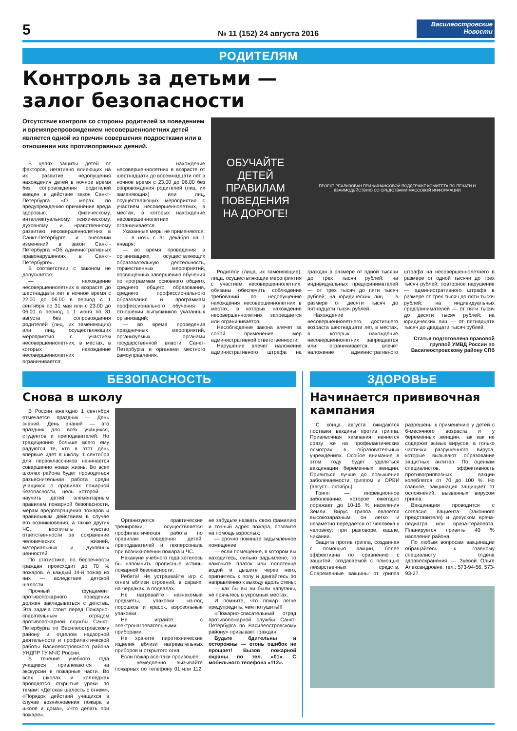5
№ 11 (152) 24 августа 2016
Василеостровские Новости
РОДИТЕЛЯМ
Контроль за детьми —
залог безопасности
Отсутствие контроля со стороны родителей за поведением и времяпрепровождением несовершеннолетних детей является одной из причин совершения подростками или в отношении них противоправных деяний.
В целях защиты детей от факторов, негативно влияющих на их развитие, недопущения нахождения детей в ночное время без сопровождения родителей введен в действие закон Санкт-Петербурга «О мерах по предупреждению причинения вреда здоровью, физическому, интеллектуальному, психическому, духовному и нравственному развитию несовершеннолетних в Санкт-Петербурге и внесении изменений в закон Санкт-Петербурга «Об административных правонарушениях в Санкт-Петербурге».
В соответствии с законом не допускается:
— нахождение несовершеннолетних в возрасте до шестнадцати лет в ночное время с 22.00 до 06.00 в период с 1 сентября по 31 мая или с 23.00 до 06.00 в период с 1 июня по 31 августа без сопровождения родителей (лиц, их заменяющих) или лиц, осуществляющих мероприятия с участием несовершеннолетних, в местах, в которых нахождение несовершеннолетних ограничивается;
— нахождение несовершеннолетних в возрасте от шестнадцати до восемнадцати лет в ночное время с 23.00 до 06.00 без сопровождения родителей (лиц, их заменяющих) или лиц, осуществляющих мероприятия с участием несовершеннолетних, в местах, в которых нахождение несовершеннолетних ограничивается.
Указанные меры не применяются:
— в ночь с 31 декабря на 1 января;
— во время проведения в организациях, осуществляющих образовательную деятельность, торжественных мероприятий, посвященных завершению обучения по программам основного общего, среднего общего образования, среднего профессионального образования и программам профессионального обучения в отношении выпускников указанных организаций;
— во время проведения праздничных мероприятий, организуемых органами государственной власти Санкт-Петербурга и органами местного самоуправления.
ОБУЧАЙТЕ ДЕТЕЙ
ПРАВИЛАМ ПОВЕДЕНИЯ
НА ДОРОГЕ!
ПРОЕКТ РЕАЛИЗОВАН ПРИ ФИНАНСОВОЙ ПОДДЕРЖКЕ КОМИТЕТА ПО ПЕЧАТИ И ВЗАИМОДЕЙСТВИЮ СО СРЕДСТВАМИ МАССОВОЙ ИНФОРМАЦИИ
Родители (лица, их заменяющие), лица, осуществляющие мероприятия с участием несовершеннолетних, обязаны обеспечить соблюдение требований по недопущению нахождения несовершеннолетних в местах, в которых нахождение несовершеннолетних запрещается или ограничивается.
Несоблюдение закона влечет за собой применение мер административной ответственности.
Нарушение влечет наложение административного штрафа на граждан в размере от одной тысячи до трех тысяч рублей; на индивидуальных предпринимателей — от трех тысяч до пяти тысяч рублей; на юридических лиц — в размере от десяти тысяч до пятнадцати тысяч рублей.
Нахождение несовершеннолетнего, достигшего возраста шестнадцати лет, в местах, в которых нахождение несовершеннолетних запрещается или ограничивается, влечет наложение административного штрафа на несовершеннолетнего в размере от одной тысячи до трех тысяч рублей; повторное нарушение — административного штрафа в размере от трех тысяч до пяти тысяч рублей; на индивидуальных предпринимателей — от пяти тысяч до десяти тысяч рублей; на юридических лиц — от пятнадцати тысяч до двадцати тысяч рублей.
Статья подготовлена правовой группой УМВД России по Василеостровскому району СПб
БЕЗОПАСНОСТЬ
Снова в школу
В России ежегодно 1 сентября отмечается праздник — День знаний. День знаний — это праздник для всех учащихся, студентов и преподавателей. Но традиционно больше всего ему радуются те, кто в этот день впервые идет в школу. 1 сентября для первоклассников начинается совершенно новая жизнь. Во всех школах района будет проводиться разъяснительная работа среди учащихся о правилах пожарной безопасности, цель которой — научить детей элементарным правилам пожарной безопасности, мерам предотвращения пожаров и правильным действиям в случае его возникновения, а также других ЧС, воспитать чувство ответственности за сохранение человеческих жизней, материальных и духовных ценностей.
По статистике, по беспечности граждан происходит до 70 % пожаров. А каждый 14-й пожар из них — вследствие детской шалости.
Прочный фундамент противопожарного поведения должен закладываться с детства. Эта задача стоит перед Пожарно-спасательным отрядом противопожарной службы Санкт-Петербурга по Василеостровскому району и отделом надзорной деятельности и профилактической работы Василеостровского района УНДПР ГУ МЧС России.
В течение учебного года учащиеся привлекаются на экскурсии в пожарные части. Во всех школах и колледжах проводятся открытые уроки по темам: «Детская шалость с огнем», «Порядок действий учащихся в случае возникновения пожара в школе и дома», «Что делать при пожаре».
Организуются практические тренировки, осуществляется профилактическая работа по правилам поведения детей, преподавателей и техперсонала при возникновении пожара и ЧС.
Накануне учебного года хотелось бы напомнить прописные истины пожарной безопасности.
Ребята! Не устраивайте игр с огнем вблизи строений, в сараях, на чердаках, в подвалах.
Не нагревайте незнакомые предметы, упаковки из-под порошков и красок, аэрозольные упаковки.
Не играйте с электронагревательными приборами.
Не храните пиротехнические изделия вблизи нагревательных приборов и открытого огня.
Если пожар все-таки произошел:
— немедленно вызывайте пожарных по телефону 01 или 112, не забудьте назвать свою фамилию и точный адрес пожара, позовите на помощь взрослых;
— срочно покиньте задымленное помещение;
— если помещение, в котором вы находитесь, сильно задымлено, то намочите платок или полотенце водой и дышите через него, пригнитесь к полу и двигайтесь по направлению к выходу вдоль стены;
— как бы вы ни были напуганы, не прячьтесь в укромных местах.
И помните, что пожар легче предупредить, чем потушить!!!
«Пожарно-спасательный отряд противопожарной службы Санкт-Петербурга по Василеостровскому району» призывает граждан:
Будьте бдительны и осторожны — огонь ошибок не прощает! Вызов пожарной охраны по тел. «01». С мобильного телефона «112».
ЗДОРОВЬЕ
Начинается прививочная кампания
С конца августа ожидаются поставки вакцины против гриппа. Прививочная кампания начнется сразу же на профилактических осмотрах в образовательных учреждениях. Особое внимание в этом году будет уделяться вакцинации беременных женщин. Привиться лучше до повышения заболеваемости гриппом и ОРВИ (август—октябрь).
Грипп — инфекционное заболевание, которое ежегодно поражает до 10-15 % населения Земли. Вирус гриппа является высокозаразным, он легко и незаметно передается от человека к человеку: при разговоре, кашле, чихании.
Защита против гриппа, созданная с помощью вакцин, более эффективна по сравнению с защитой, создаваемой с помощью лекарственных средств. Современные вакцины от гриппа разрешены к применению у детей с 6-месячного возраста и у беременных женщин, так как не содержат живых вирусов, а только частички разрушенного вируса, которые вызывают образование защитных антител. По оценкам специалистов, эффективность противогриппозных вакцин колеблется от 70 до 100 %. Но главное, вакцинация защищает от осложнений, вызванных вирусом гриппа.
Вакцинация проводится с согласия пациента (законного представителя) и допуском врача-педиатра или врача-терапевта. Планируется привить 40 % населения района.
По любым вопросам вакцинации обращайтесь к главному специалисту отдела здравоохранения — Зуевой Ольге Александровне, тел.: 573-94-56, 573-93-27.